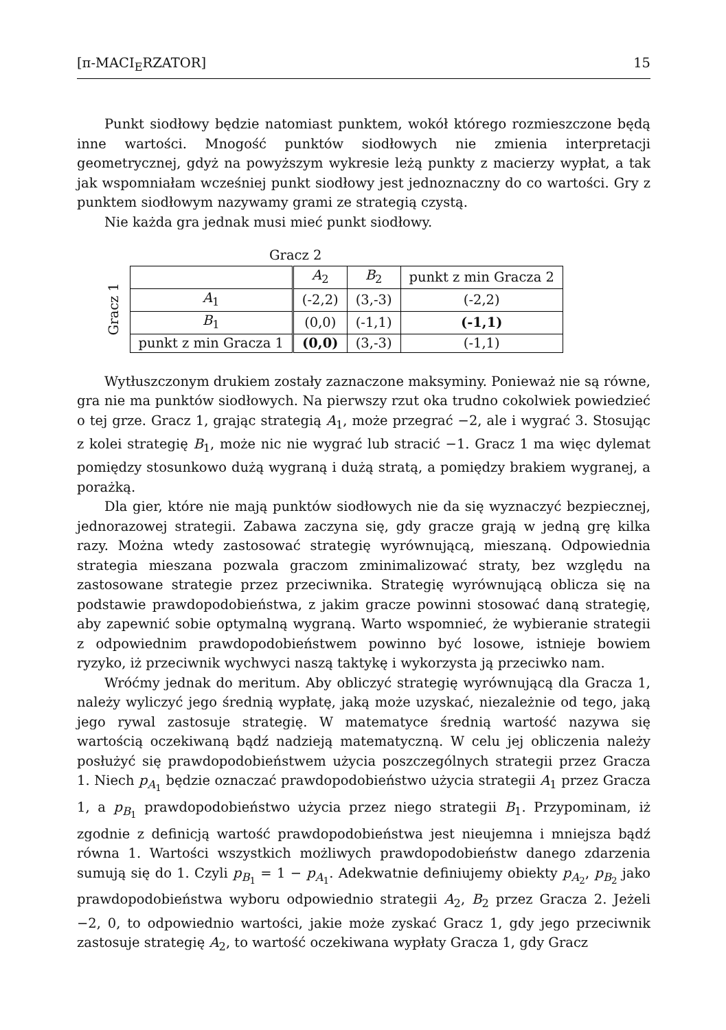[π-MACI<sub>E</sub>RZATOR] 15
Punkt siodłowy będzie natomiast punktem, wokół którego rozmieszczone będą inne wartości. Mnogość punktów siodłowych nie zmienia interpretacji geometrycznej, gdyż na powyższym wykresie leżą punkty z macierzy wypłat, a tak jak wspomniałam wcześniej punkt siodłowy jest jednoznaczny do co wartości. Gry z punktem siodłowym nazywamy grami ze strategią czystą.
Nie każda gra jednak musi mieć punkt siodłowy.
Gracz 2
Gracz 1
| | A<sub>2</sub> | B<sub>2</sub> | punkt z min Gracza 2 |
| A<sub>1</sub> | (-2,2) | (3,-3) | (-2,2) |
| B<sub>1</sub> | (0,0) | (-1,1) | (-1,1) |
| punkt z min Gracza 1 | (0,0) | (3,-3) | (-1,1) |
Wytłuszczonym drukiem zostały zaznaczone maksyminy. Ponieważ nie są równe, gra nie ma punktów siodłowych. Na pierwszy rzut oka trudno cokolwiek powiedzieć o tej grze. Gracz 1, grając strategią A<sub>1</sub>, może przegrać −2, ale i wygrać 3. Stosując z kolei strategię B<sub>1</sub>, może nic nie wygrać lub stracić −1. Gracz 1 ma więc dylemat pomiędzy stosunkowo dużą wygraną i dużą stratą, a pomiędzy brakiem wygranej, a porażką.
Dla gier, które nie mają punktów siodłowych nie da się wyznaczyć bezpiecznej, jednorazowej strategii. Zabawa zaczyna się, gdy gracze grają w jedną grę kilka razy. Można wtedy zastosować strategię wyrównującą, mieszaną. Odpowiednia strategia mieszana pozwala graczom zminimalizować straty, bez względu na zastosowane strategie przez przeciwnika. Strategię wyrównującą oblicza się na podstawie prawdopodobieństwa, z jakim gracze powinni stosować daną strategię, aby zapewnić sobie optymalną wygraną. Warto wspomnieć, że wybieranie strategii z odpowiednim prawdopodobieństwem powinno być losowe, istnieje bowiem ryzyko, iż przeciwnik wychwyci naszą taktykę i wykorzysta ją przeciwko nam.
Wróćmy jednak do meritum. Aby obliczyć strategię wyrównującą dla Gracza 1, należy wyliczyć jego średnią wypłatę, jaką może uzyskać, niezależnie od tego, jaką jego rywal zastosuje strategię. W matematyce średnią wartość nazywa się wartością oczekiwaną bądź nadzieją matematyczną. W celu jej obliczenia należy posłużyć się prawdopodobieństwem użycia poszczególnych strategii przez Gracza 1. Niech p<sub>A<sub>1</sub></sub> będzie oznaczać prawdopodobieństwo użycia strategii A<sub>1</sub> przez Gracza 1, a p<sub>B<sub>1</sub></sub> prawdopodobieństwo użycia przez niego strategii B<sub>1</sub>. Przypominam, iż zgodnie z definicją wartość prawdopodobieństwa jest nieujemna i mniejsza bądź równa 1. Wartości wszystkich możliwych prawdopodobieństw danego zdarzenia sumują się do 1. Czyli p<sub>B<sub>1</sub></sub> = 1 − p<sub>A<sub>1</sub></sub>. Adekwatnie definiujemy obiekty p<sub>A<sub>2</sub></sub>, p<sub>B<sub>2</sub></sub> jako prawdopodobieństwa wyboru odpowiednio strategii A<sub>2</sub>, B<sub>2</sub> przez Gracza 2. Jeżeli −2, 0, to odpowiednio wartości, jakie może zyskać Gracz 1, gdy jego przeciwnik zastosuje strategię A<sub>2</sub>, to wartość oczekiwana wypłaty Gracza 1, gdy Gracz